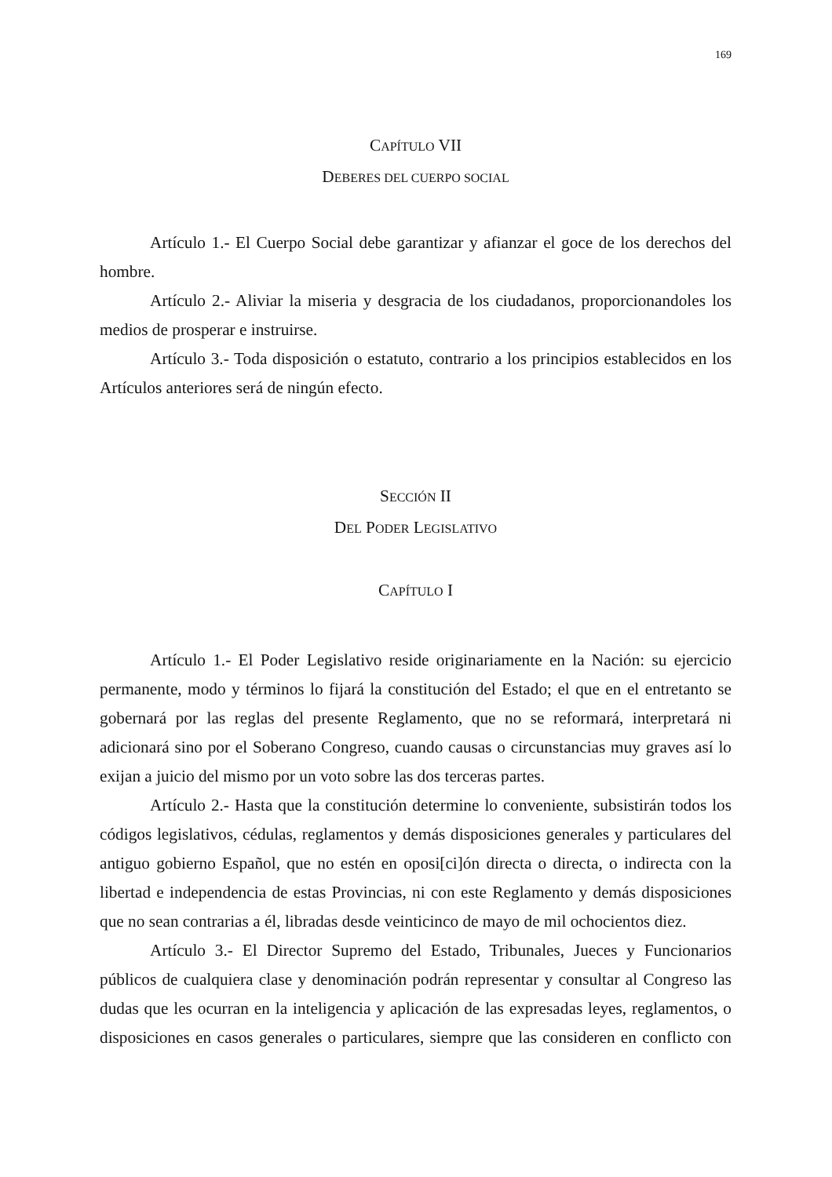169
CAPÍTULO VII
DEBERES DEL CUERPO SOCIAL
Artículo 1.- El Cuerpo Social debe garantizar y afianzar el goce de los derechos del hombre.
Artículo 2.- Aliviar la miseria y desgracia de los ciudadanos, proporcionandoles los medios de prosperar e instruirse.
Artículo 3.- Toda disposición o estatuto, contrario a los principios establecidos en los Artículos anteriores será de ningún efecto.
SECCIÓN II
DEL PODER LEGISLATIVO
CAPÍTULO I
Artículo 1.- El Poder Legislativo reside originariamente en la Nación: su ejercicio permanente, modo y términos lo fijará la constitución del Estado; el que en el entretanto se gobernará por las reglas del presente Reglamento, que no se reformará, interpretará ni adicionará sino por el Soberano Congreso, cuando causas o circunstancias muy graves así lo exijan a juicio del mismo por un voto sobre las dos terceras partes.
Artículo 2.- Hasta que la constitución determine lo conveniente, subsistirán todos los códigos legislativos, cédulas, reglamentos y demás disposiciones generales y particulares del antiguo gobierno Español, que no estén en oposi[ci]ón directa o directa, o indirecta con la libertad e independencia de estas Provincias, ni con este Reglamento y demás disposiciones que no sean contrarias a él, libradas desde veinticinco de mayo de mil ochocientos diez.
Artículo 3.- El Director Supremo del Estado, Tribunales, Jueces y Funcionarios públicos de cualquiera clase y denominación podrán representar y consultar al Congreso las dudas que les ocurran en la inteligencia y aplicación de las expresadas leyes, reglamentos, o disposiciones en casos generales o particulares, siempre que las consideren en conflicto con